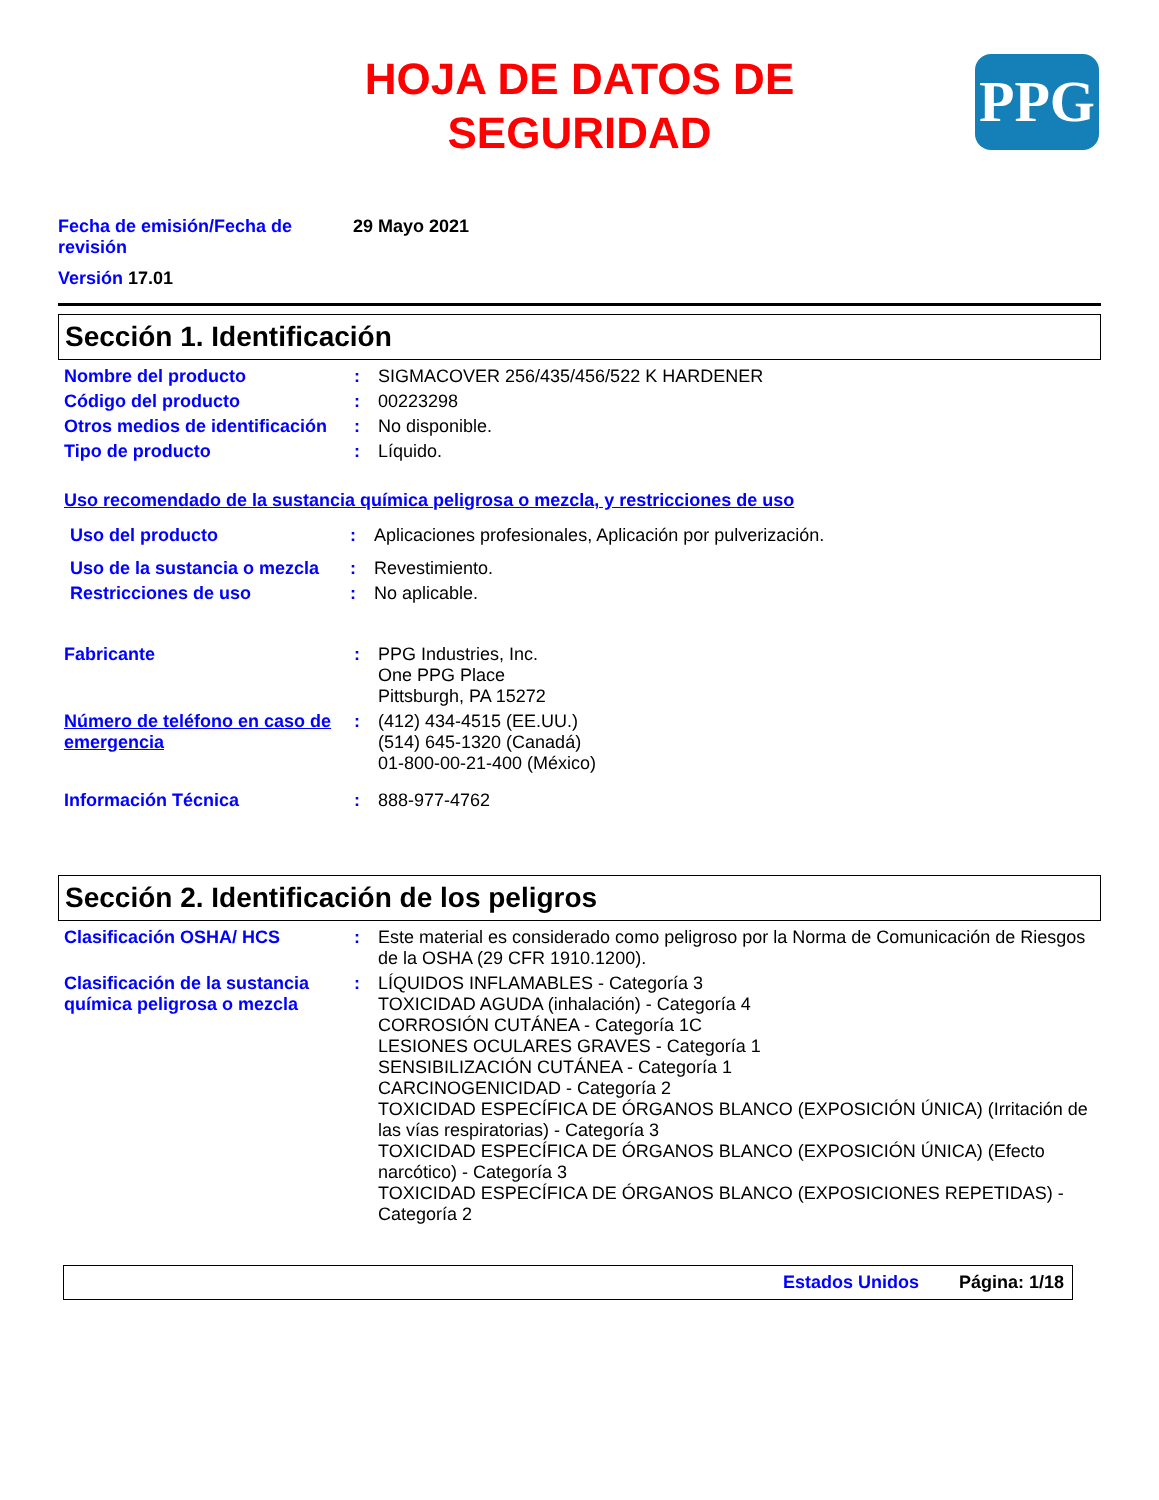HOJA DE DATOS DE
SEGURIDAD
PPG
Fecha de emisión/Fecha de revisión
29 Mayo 2021
Versión 17.01
Sección 1. Identificación
Nombre del producto : SIGMACOVER 256/435/456/522 K HARDENER
Código del producto : 00223298
Otros medios de identificación
: No disponible.
Tipo de producto : Líquido.
Uso recomendado de la sustancia química peligrosa o mezcla, y restricciones de uso
Uso del producto : Aplicaciones profesionales, Aplicación por pulverización.
Uso de la sustancia o mezcla
: Revestimiento.
Restricciones de uso : No aplicable.
Fabricante : PPG Industries, Inc.
One PPG Place
Pittsburgh, PA 15272
Número de teléfono en caso de emergencia
: (412) 434-4515 (EE.UU.)
(514) 645-1320 (Canadá)
01-800-00-21-400 (México)
Información Técnica : 888-977-4762
Sección 2. Identificación de los peligros
Clasificación OSHA/ HCS : Este material es considerado como peligroso por la Norma de Comunicación de Riesgos de la OSHA (29 CFR 1910.1200).
Clasificación de la sustancia química peligrosa o mezcla
: LÍQUIDOS INFLAMABLES - Categoría 3
TOXICIDAD AGUDA (inhalación) - Categoría 4
CORROSIÓN CUTÁNEA - Categoría 1C
LESIONES OCULARES GRAVES - Categoría 1
SENSIBILIZACIÓN CUTÁNEA - Categoría 1
CARCINOGENICIDAD - Categoría 2
TOXICIDAD ESPECÍFICA DE ÓRGANOS BLANCO (EXPOSICIÓN ÚNICA) (Irritación de las vías respiratorias) - Categoría 3
TOXICIDAD ESPECÍFICA DE ÓRGANOS BLANCO (EXPOSICIÓN ÚNICA) (Efecto narcótico) - Categoría 3
TOXICIDAD ESPECÍFICA DE ÓRGANOS BLANCO (EXPOSICIONES REPETIDAS) - Categoría 2
Estados Unidos Página: 1/18